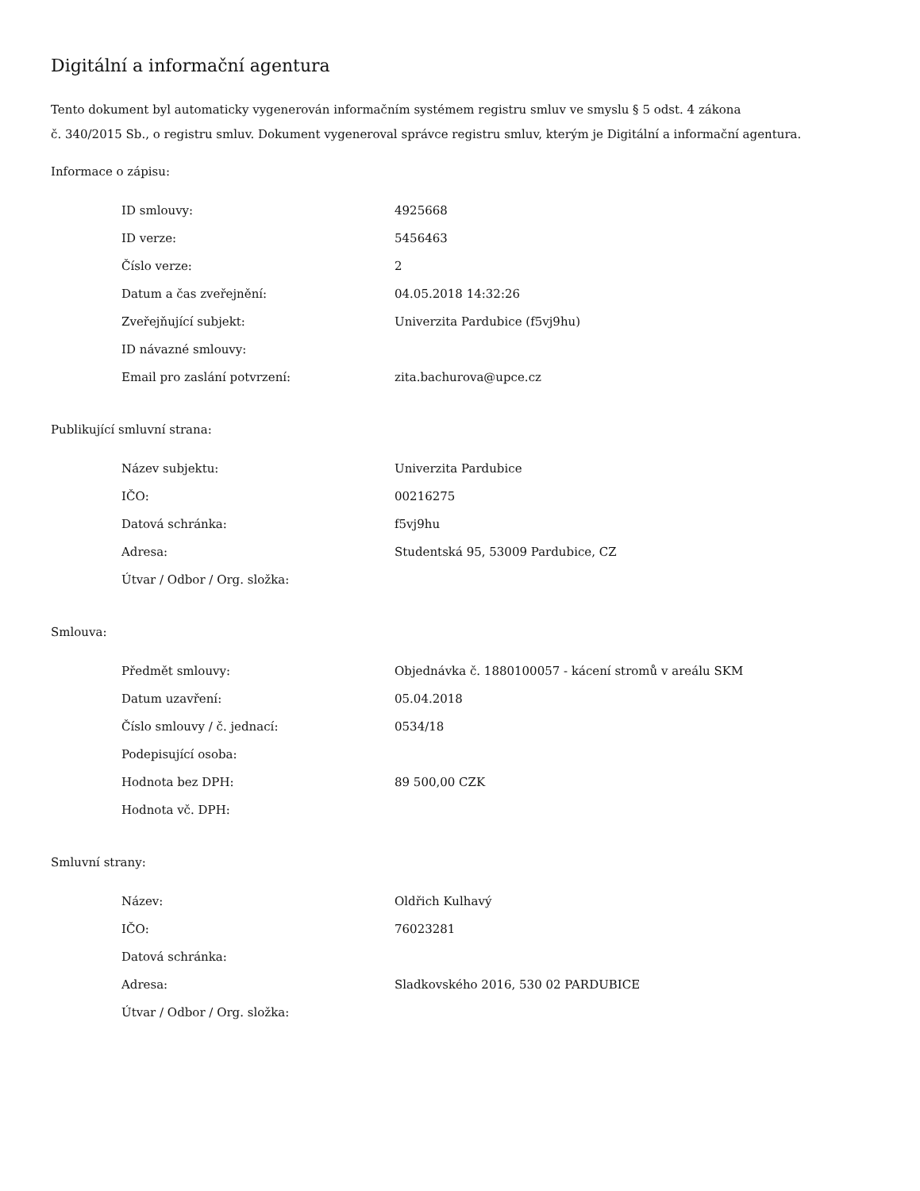Digitální a informační agentura
Tento dokument byl automaticky vygenerován informačním systémem registru smluv ve smyslu § 5 odst. 4 zákona
č. 340/2015 Sb., o registru smluv. Dokument vygeneroval správce registru smluv, kterým je Digitální a informační agentura.
Informace o zápisu:
| ID smlouvy: | 4925668 |
| ID verze: | 5456463 |
| Číslo verze: | 2 |
| Datum a čas zveřejnění: | 04.05.2018 14:32:26 |
| Zveřejňující subjekt: | Univerzita Pardubice (f5vj9hu) |
| ID návazné smlouvy: | |
| Email pro zaslání potvrzení: | zita.bachurova@upce.cz |
Publikující smluvní strana:
| Název subjektu: | Univerzita Pardubice |
| IČO: | 00216275 |
| Datová schránka: | f5vj9hu |
| Adresa: | Studentská 95, 53009 Pardubice, CZ |
| Útvar / Odbor / Org. složka: | |
Smlouva:
| Předmět smlouvy: | Objednávka č. 1880100057 - kácení stromů v areálu SKM |
| Datum uzavření: | 05.04.2018 |
| Číslo smlouvy / č. jednací: | 0534/18 |
| Podepisující osoba: | |
| Hodnota bez DPH: | 89 500,00 CZK |
| Hodnota vč. DPH: | |
Smluvní strany:
| Název: | Oldřich Kulhavý |
| IČO: | 76023281 |
| Datová schránka: | |
| Adresa: | Sladkovského 2016, 530 02 PARDUBICE |
| Útvar / Odbor / Org. složka: | |